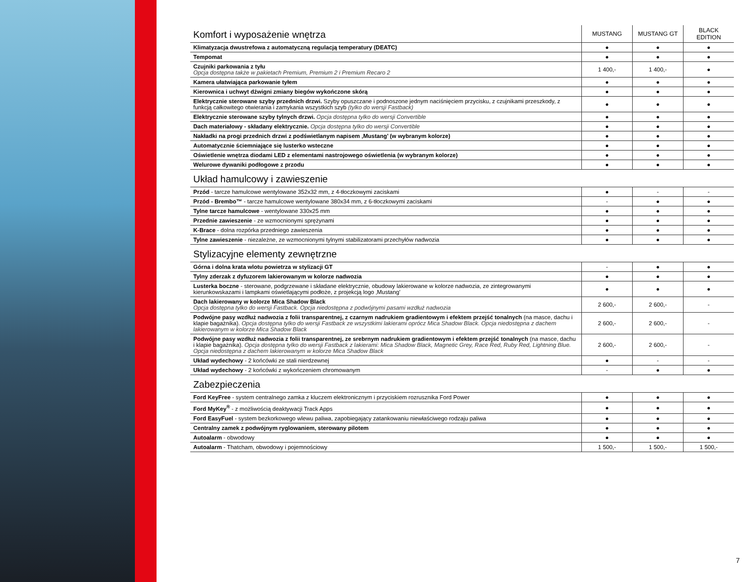| Komfort i wyposażenie wnętrza | MUSTANG | MUSTANG GT | BLACK EDITION |
| Klimatyzacja dwustrefowa z automatyczną regulacją temperatury (DEATC) | ● | ● | ● |
| Tempomat | ● | ● | ● |
| Czujniki parkowania z tyłu Opcja dostępna także w pakietach Premium, Premium 2 i Premium Recaro 2 | 1 400,- | 1 400,- | ● |
| Kamera ułatwiająca parkowanie tyłem | ● | ● | ● |
| Kierownica i uchwyt dźwigni zmiany biegów wykończone skórą | ● | ● | ● |
| Elektrycznie sterowane szyby przednich drzwi. Szyby opuszczane i podnoszone jednym naciśnięciem przycisku, z czujnikami przeszkody, z funkcją całkowitego otwierania i zamykania wszystkich szyb (tylko do wersji Fastback) | ● | ● | ● |
| Elektrycznie sterowane szyby tylnych drzwi. Opcja dostępna tylko do wersji Convertible | ● | ● | ● |
| Dach materiałowy - składany elektrycznie. Opcja dostępna tylko do wersji Convertible | ● | ● | ● |
| Nakładki na progi przednich drzwi z podświetlanym napisem ‚Mustang’ (w wybranym kolorze) | ● | ● | ● |
| Automatycznie ściemniające się lusterko wsteczne | ● | ● | ● |
| Oświetlenie wnętrza diodami LED z elementami nastrojowego oświetlenia (w wybranym kolorze) | ● | ● | ● |
| Welurowe dywaniki podłogowe z przodu | ● | ● | ● |
| Układ hamulcowy i zawieszenie | | | |
| Przód - tarcze hamulcowe wentylowane 352x32 mm, z 4-tłoczkowymi zaciskami | ● | - | - |
| Przód - Brembo™ - tarcze hamulcowe wentylowane 380x34 mm, z 6-tłoczkowymi zaciskami | - | ● | ● |
| Tylne tarcze hamulcowe - wentylowane 330x25 mm | ● | ● | ● |
| Przednie zawieszenie - ze wzmocnionymi sprężynami | ● | ● | ● |
| K-Brace - dolna rozpórka przedniego zawieszenia | ● | ● | ● |
| Tylne zawieszenie - niezależne, ze wzmocnionymi tylnymi stabilizatorami przechyłów nadwozia | ● | ● | ● |
| Stylizacyjne elementy zewnętrzne | | | |
| Górna i dolna krata wlotu powietrza w stylizacji GT | - | ● | ● |
| Tylny zderzak z dyfuzorem lakierowanym w kolorze nadwozia | ● | ● | ● |
| Lusterka boczne - sterowane, podgrzewane i składane elektrycznie, obudowy lakierowane w kolorze nadwozia, ze zintegrowanymi kierunkowskazami i lampkami oświetlającymi podłoże, z projekcją logo ‚Mustang’ | ● | ● | ● |
| Dach lakierowany w kolorze Mica Shadow Black Opcja dostępna tylko do wersji Fastback. Opcja niedostępna z podwójnymi pasami wzdłuż nadwozia | 2 600,- | 2 600,- | - |
| Podwójne pasy wzdłuż nadwozia z folii transparentnej, z czarnym nadrukiem gradientowym i efektem przejść tonalnych (na masce, dachu i klapie bagażnika). Opcja dostępna tylko do wersji Fastback ze wszystkimi lakierami oprócz Mica Shadow Black. Opcja niedostępna z dachem lakierowanym w kolorze Mica Shadow Black | 2 600,- | 2 600,- | - |
| Podwójne pasy wzdłuż nadwozia z folii transparentnej, ze srebrnym nadrukiem gradientowym i efektem przejść tonalnych (na masce, dachu i klapie bagażnika). Opcja dostępna tylko do wersji Fastback z lakierami: Mica Shadow Black, Magnetic Grey, Race Red, Ruby Red, Lightning Blue. Opcja niedostępna z dachem lakierowanym w kolorze Mica Shadow Black | 2 600,- | 2 600,- | - |
| Układ wydechowy - 2 końcówki ze stali nierdzewnej | ● | - | - |
| Układ wydechowy - 2 końcówki z wykończeniem chromowanym | - | ● | ● |
| Zabezpieczenia | | | |
| Ford KeyFree - system centralnego zamka z kluczem elektronicznym i przyciskiem rozrusznika Ford Power | ● | ● | ● |
| Ford MyKey<sup>®</sup> - z możliwością deaktywacji Track Apps | ● | ● | ● |
| Ford EasyFuel - system bezkorkowego wlewu paliwa, zapobiegający zatankowaniu niewłaściwego rodzaju paliwa | ● | ● | ● |
| Centralny zamek z podwójnym ryglowaniem, sterowany pilotem | ● | ● | ● |
| Autoalarm - obwodowy | ● | ● | ● |
| Autoalarm - Thatcham, obwodowy i pojemnościowy | 1 500,- | 1 500,- | 1 500,- |
7